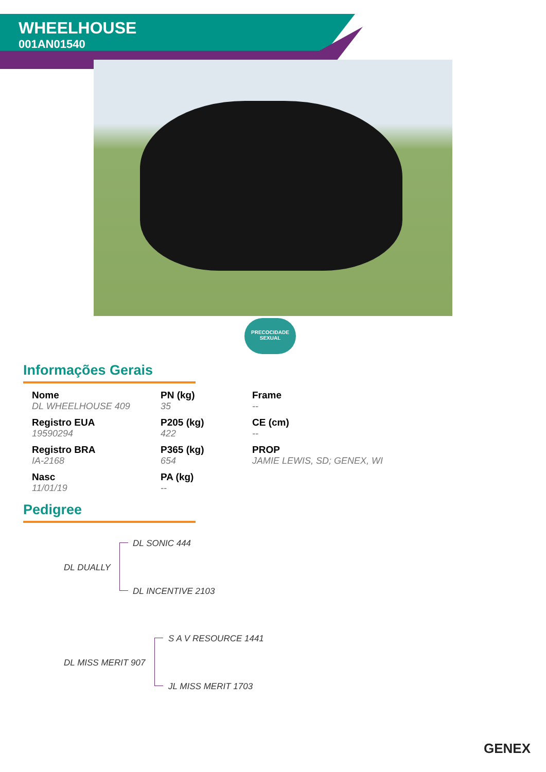WHEELHOUSE
001AN01540
PRECOCIDADE
SEXUAL
Informações Gerais
Nome
DL WHEELHOUSE 409
PN (kg)
35
Frame
--
Registro EUA
19590294
P205 (kg)
422
CE (cm)
--
Registro BRA
IA-2168
P365 (kg)
654
PROP
JAMIE LEWIS, SD; GENEX, WI
Nasc
11/01/19
PA (kg)
--
Pedigree
DL SONIC 444
DL DUALLY
DL INCENTIVE 2103
S A V RESOURCE 1441
DL MISS MERIT 907
JL MISS MERIT 1703
GENEX